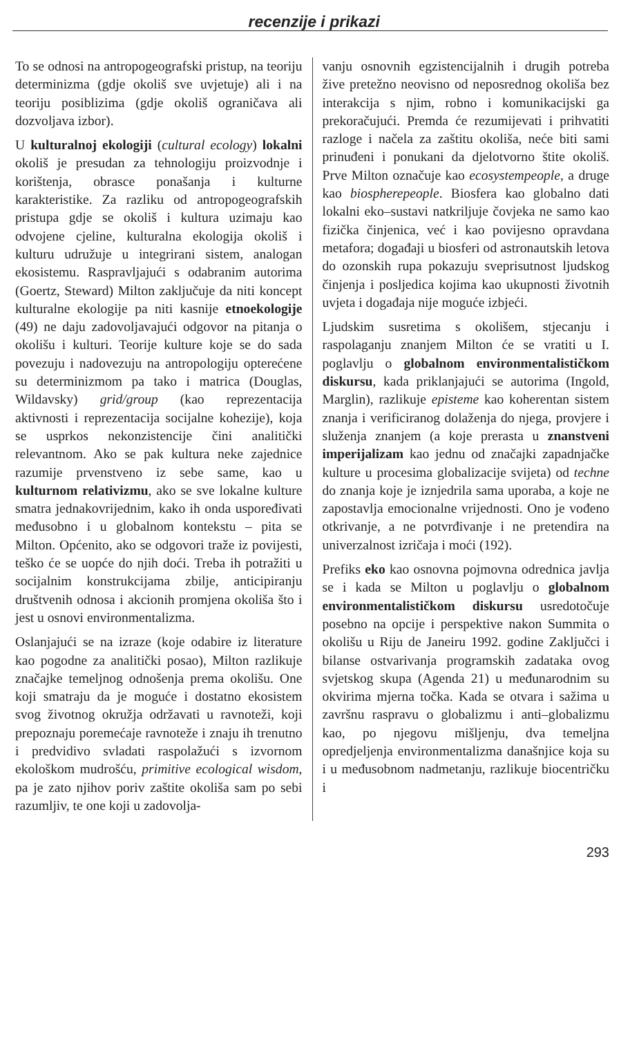recenzije i prikazi
To se odnosi na antropogeografski pristup, na teoriju determinizma (gdje okoliš sve uvjetuje) ali i na teoriju posiblizima (gdje okoliš ograničava ali dozvoljava izbor).
U kulturalnoj ekologiji (cultural ecology) lokalni okoliš je presudan za tehnologiju proizvodnje i korištenja, obrasce ponašanja i kulturne karakteristike. Za razliku od antropogeografskih pristupa gdje se okoliš i kultura uzimaju kao odvojene cjeline, kulturalna ekologija okoliš i kulturu udružuje u integrirani sistem, analogan ekosistemu. Raspravljajući s odabranim autorima (Goertz, Steward) Milton zaključuje da niti koncept kulturalne ekologije pa niti kasnije etnoekologije (49) ne daju zadovoljavajući odgovor na pitanja o okolišu i kulturi. Teorije kulture koje se do sada povezuju i nadovezuju na antropologiju opterećene su determinizmom pa tako i matrica (Douglas, Wildavsky) grid/group (kao reprezentacija aktivnosti i reprezentacija socijalne kohezije), koja se usprkos nekonzistencije čini analitički relevantnom. Ako se pak kultura neke zajednice razumije prvenstveno iz sebe same, kao u kulturnom relativizmu, ako se sve lokalne kulture smatra jednakovrijednim, kako ih onda uspoređivati međusobno i u globalnom kontekstu – pita se Milton. Općenito, ako se odgovori traže iz povijesti, teško će se uopće do njih doći. Treba ih potražiti u socijalnim konstrukcijama zbilje, anticipiranju društvenih odnosa i akcionih promjena okoliša što i jest u osnovi environmentalizma.
Oslanjajući se na izraze (koje odabire iz literature kao pogodne za analitički posao), Milton razlikuje značajke temeljnog odnošenja prema okolišu. One koji smatraju da je moguće i dostatno ekosistem svog životnog okružja održavati u ravnoteži, koji prepoznaju poremećaje ravnoteže i znaju ih trenutno i predvidivo svladati raspolažući s izvornom ekološkom mudrošću, primitive ecological wisdom, pa je zato njihov poriv zaštite okoliša sam po sebi razumljiv, te one koji u zadovolja-
vanju osnovnih egzistencijalnih i drugih potreba žive pretežno neovisno od neposrednog okoliša bez interakcija s njim, robno i komunikacijski ga prekoračujući. Premda će rezumijevati i prihvatiti razloge i načela za zaštitu okoliša, neće biti sami prinuđeni i ponukani da djelotvorno štite okoliš. Prve Milton označuje kao ecosystempeople, a druge kao biospherepeople. Biosfera kao globalno dati lokalni eko–sustavi natkriljuje čovjeka ne samo kao fizička činjenica, već i kao povijesno opravdana metafora; događaji u biosferi od astronautskih letova do ozonskih rupa pokazuju sveprisutnost ljudskog činjenja i posljedica kojima kao ukupnosti životnih uvjeta i događaja nije moguće izbjeći.
Ljudskim susretima s okolišem, stjecanju i raspolaganju znanjem Milton će se vratiti u I. poglavlju o globalnom environmentalističkom diskursu, kada priklanjajući se autorima (Ingold, Marglin), razlikuje episteme kao koherentan sistem znanja i verificiranog dolaženja do njega, provjere i služenja znanjem (a koje prerasta u znanstveni imperijalizam kao jednu od značajki zapadnjačke kulture u procesima globalizacije svijeta) od techne do znanja koje je iznjedrila sama uporaba, a koje ne zapostavlja emocionalne vrijednosti. Ono je vođeno otkrivanje, a ne potvrđivanje i ne pretendira na univerzalnost izričaja i moći (192).
Prefiks eko kao osnovna pojmovna odrednica javlja se i kada se Milton u poglavlju o globalnom environmentalističkom diskursu usredotočuje posebno na opcije i perspektive nakon Summita o okolišu u Riju de Janeiru 1992. godine Zaključci i bilanse ostvarivanja programskih zadataka ovog svjetskog skupa (Agenda 21) u međunarodnim su okvirima mjerna točka. Kada se otvara i sažima u završnu raspravu o globalizmu i anti–globalizmu kao, po njegovu mišljenju, dva temeljna opredjeljenja environmentalizma današnjice koja su i u međusobnom nadmetanju, razlikuje biocentričku i
293